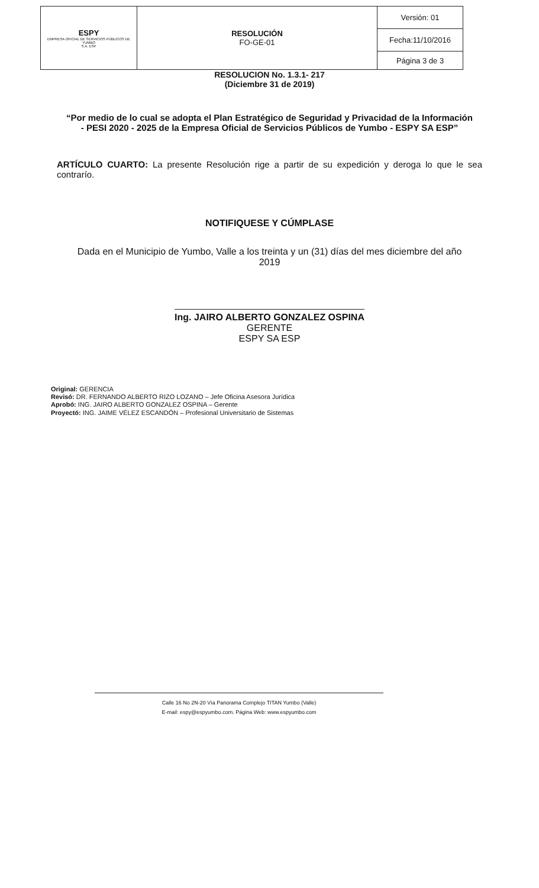| ESPY EMPRESA OFICIAL DE SERVICIOS PÚBLICOS DE YUMBO S.A. ESP | RESOLUCIÓN FO-GE-01 | Versión: 01 |
| | | Fecha:11/10/2016 |
| | | Página 3 de 3 |
RESOLUCION No. 1.3.1- 217
(Diciembre 31 de 2019)
“Por medio de lo cual se adopta el Plan Estratégico de Seguridad y Privacidad de la Información - PESI 2020 - 2025 de la Empresa Oficial de Servicios Públicos de Yumbo - ESPY SA ESP”
ARTÍCULO CUARTO: La presente Resolución rige a partir de su expedición y deroga lo que le sea contrarío.
NOTIFIQUESE Y CÚMPLASE
Dada en el Municipio de Yumbo, Valle a los treinta y un (31) días del mes diciembre del año 2019
Ing. JAIRO ALBERTO GONZALEZ OSPINA
GERENTE
ESPY SA ESP
Original: GERENCIA
Revisó: DR. FERNANDO ALBERTO RIZO LOZANO – Jefe Oficina Asesora Jurídica
Aprobó: ING. JAIRO ALBERTO GONZALEZ OSPINA – Gerente
Proyectó: ING. JAIME VÉLEZ ESCANDÓN – Profesional Universitario de Sistemas
Calle 16 No 2N-20 Vía Panorama Complejo TITAN Yumbo (Valle)
E-mail: espy@espyumbo.com. Página Web: www.espyumbo.com